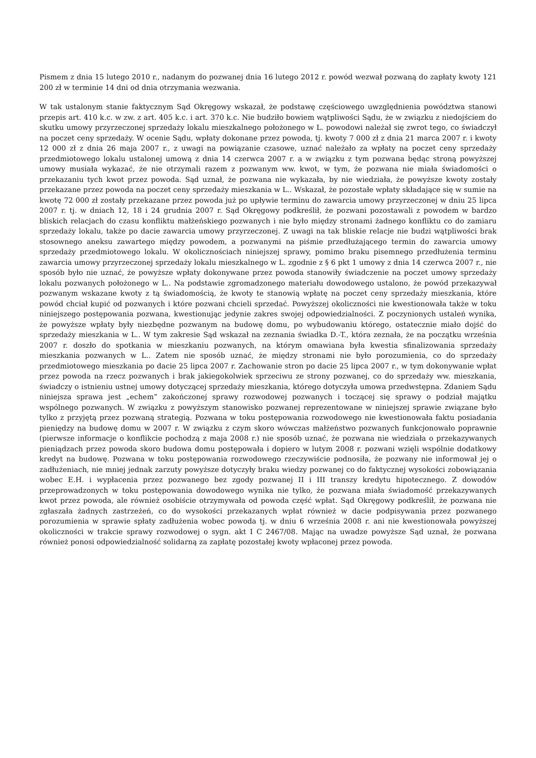Pismem z dnia 15 lutego 2010 r., nadanym do pozwanej dnia 16 lutego 2012 r. powód wezwał pozwaną do zapłaty kwoty 121 200 zł w terminie 14 dni od dnia otrzymania wezwania.
W tak ustalonym stanie faktycznym Sąd Okręgowy wskazał, że podstawę częściowego uwzględnienia powództwa stanowi przepis art. 410 k.c. w zw. z art. 405 k.c. i art. 370 k.c. Nie budziło bowiem wątpliwości Sądu, że w związku z niedojściem do skutku umowy przyrzeczonej sprzedaży lokalu mieszkalnego położonego w L. powodowi należał się zwrot tego, co świadczył na poczet ceny sprzedaży. W ocenie Sądu, wpłaty dokonane przez powoda, tj. kwoty 7 000 zł z dnia 21 marca 2007 r. i kwoty 12 000 zł z dnia 26 maja 2007 r., z uwagi na powiązanie czasowe, uznać należało za wpłaty na poczet ceny sprzedaży przedmiotowego lokalu ustalonej umową z dnia 14 czerwca 2007 r. a w związku z tym pozwana będąc stroną powyższej umowy musiała wykazać, że nie otrzymali razem z pozwanym ww. kwot, w tym, że pozwana nie miała świadomości o przekazaniu tych kwot przez powoda. Sąd uznał, że pozwana nie wykazała, by nie wiedziała, że powyższe kwoty zostały przekazane przez powoda na poczet ceny sprzedaży mieszkania w L.. Wskazał, że pozostałe wpłaty składające się w sumie na kwotę 72 000 zł zostały przekazane przez powoda już po upływie terminu do zawarcia umowy przyrzeczonej w dniu 25 lipca 2007 r. tj. w dniach 12, 18 i 24 grudnia 2007 r. Sąd Okręgowy podkreślił, że pozwani pozostawali z powodem w bardzo bliskich relacjach do czasu konfliktu małżeńskiego pozwanych i nie było między stronami żadnego konfliktu co do zamiaru sprzedaży lokalu, także po dacie zawarcia umowy przyrzeczonej. Z uwagi na tak bliskie relacje nie budzi wątpliwości brak stosownego aneksu zawartego między powodem, a pozwanymi na piśmie przedłużającego termin do zawarcia umowy sprzedaży przedmiotowego lokalu. W okolicznościach niniejszej sprawy, pomimo braku pisemnego przedłużenia terminu zawarcia umowy przyrzeczonej sprzedaży lokalu mieszkalnego w L. zgodnie z § 6 pkt 1 umowy z dnia 14 czerwca 2007 r., nie sposób było nie uznać, że powyższe wpłaty dokonywane przez powoda stanowiły świadczenie na poczet umowy sprzedaży lokalu pozwanych położonego w L.. Na podstawie zgromadzonego materiału dowodowego ustalono, że powód przekazywał pozwanym wskazane kwoty z tą świadomością, że kwoty te stanowią wpłatę na poczet ceny sprzedaży mieszkania, które powód chciał kupić od pozwanych i które pozwani chcieli sprzedać. Powyższej okoliczności nie kwestionowała także w toku niniejszego postępowania pozwana, kwestionując jedynie zakres swojej odpowiedzialności. Z poczynionych ustaleń wynika, że powyższe wpłaty były niezbędne pozwanym na budowę domu, po wybudowaniu którego, ostatecznie miało dojść do sprzedaży mieszkania w L.. W tym zakresie Sąd wskazał na zeznania świadka D.-T., która zeznała, że na początku września 2007 r. doszło do spotkania w mieszkaniu pozwanych, na którym omawiana była kwestia sfinalizowania sprzedaży mieszkania pozwanych w L.. Zatem nie sposób uznać, że między stronami nie było porozumienia, co do sprzedaży przedmiotowego mieszkania po dacie 25 lipca 2007 r. Zachowanie stron po dacie 25 lipca 2007 r., w tym dokonywanie wpłat przez powoda na rzecz pozwanych i brak jakiegokolwiek sprzeciwu ze strony pozwanej, co do sprzedaży ww. mieszkania, świadczy o istnieniu ustnej umowy dotyczącej sprzedaży mieszkania, którego dotyczyła umowa przedwstępna. Zdaniem Sądu niniejsza sprawa jest „echem” zakończonej sprawy rozwodowej pozwanych i toczącej się sprawy o podział majątku wspólnego pozwanych. W związku z powyższym stanowisko pozwanej reprezentowane w niniejszej sprawie związane było tylko z przyjętą przez pozwaną strategią. Pozwana w toku postępowania rozwodowego nie kwestionowała faktu posiadania pieniędzy na budowę domu w 2007 r. W związku z czym skoro wówczas małżeństwo pozwanych funkcjonowało poprawnie (pierwsze informacje o konflikcie pochodzą z maja 2008 r.) nie sposób uznać, że pozwana nie wiedziała o przekazywanych pieniądzach przez powoda skoro budowa domu postępowała i dopiero w lutym 2008 r. pozwani wzięli wspólnie dodatkowy kredyt na budowę. Pozwana w toku postępowania rozwodowego rzeczywiście podnosiła, że pozwany nie informował jej o zadłużeniach, nie mniej jednak zarzuty powyższe dotyczyły braku wiedzy pozwanej co do faktycznej wysokości zobowiązania wobec E.H. i wypłacenia przez pozwanego bez zgody pozwanej II i III transzy kredytu hipotecznego. Z dowodów przeprowadzonych w toku postępowania dowodowego wynika nie tylko, że pozwana miała świadomość przekazywanych kwot przez powoda, ale również osobiście otrzymywała od powoda część wpłat. Sąd Okręgowy podkreślił, że pozwana nie zgłaszała żadnych zastrzeżeń, co do wysokości przekazanych wpłat również w dacie podpisywania przez pozwanego porozumienia w sprawie spłaty zadłużenia wobec powoda tj. w dniu 6 września 2008 r. ani nie kwestionowała powyższej okoliczności w trakcie sprawy rozwodowej o sygn. akt I C 2467/08. Mając na uwadze powyższe Sąd uznał, że pozwana również ponosi odpowiedzialność solidarną za zapłatę pozostałej kwoty wpłaconej przez powoda.